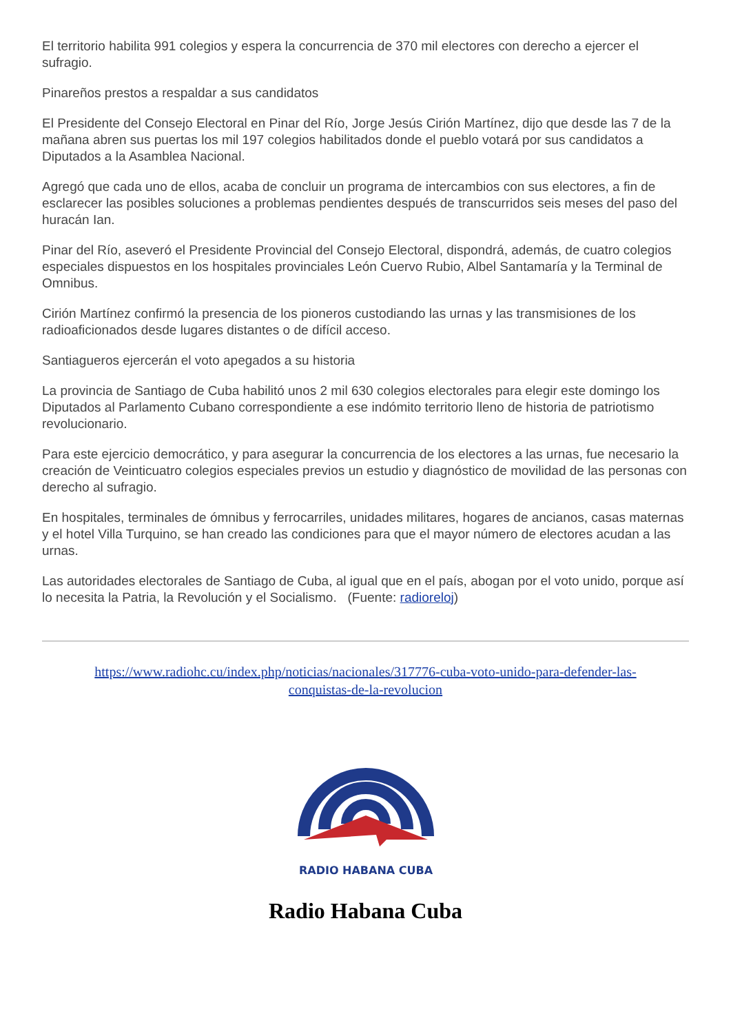El territorio habilita 991 colegios y espera la concurrencia de 370 mil electores con derecho a ejercer el sufragio.
Pinareños prestos a respaldar a sus candidatos
El Presidente del Consejo Electoral en Pinar del Río, Jorge Jesús Cirión Martínez, dijo que desde las 7 de la mañana abren sus puertas los mil 197 colegios habilitados donde el pueblo votará por sus candidatos a Diputados a la Asamblea Nacional.
Agregó que cada uno de ellos, acaba de concluir un programa de intercambios con sus electores, a fin de esclarecer las posibles soluciones a problemas pendientes después de transcurridos seis meses del paso del huracán Ian.
Pinar del Río, aseveró el Presidente Provincial del Consejo Electoral, dispondrá, además, de cuatro colegios especiales dispuestos en los hospitales provinciales León Cuervo Rubio, Albel Santamaría y la Terminal de Omnibus.
Cirión Martínez confirmó la presencia de los pioneros custodiando las urnas y las transmisiones de los radioaficionados desde lugares distantes o de difícil acceso.
Santiagueros ejercerán el voto apegados a su historia
La provincia de Santiago de Cuba habilitó unos 2 mil 630 colegios electorales para elegir este domingo los Diputados al Parlamento Cubano correspondiente a ese indómito territorio lleno de historia de patriotismo revolucionario.
Para este ejercicio democrático, y para asegurar la concurrencia de los electores a las urnas, fue necesario la creación de Veinticuatro colegios especiales previos un estudio y diagnóstico de movilidad de las personas con derecho al sufragio.
En hospitales, terminales de ómnibus y ferrocarriles, unidades militares, hogares de ancianos, casas maternas y el hotel Villa Turquino, se han creado las condiciones para que el mayor número de electores acudan a las urnas.
Las autoridades electorales de Santiago de Cuba, al igual que en el país, abogan por el voto unido, porque así lo necesita la Patria, la Revolución y el Socialismo. (Fuente: radioreloj)
https://www.radiohc.cu/index.php/noticias/nacionales/317776-cuba-voto-unido-para-defender-las-conquistas-de-la-revolucion
RADIO HABANA CUBA
Radio Habana Cuba